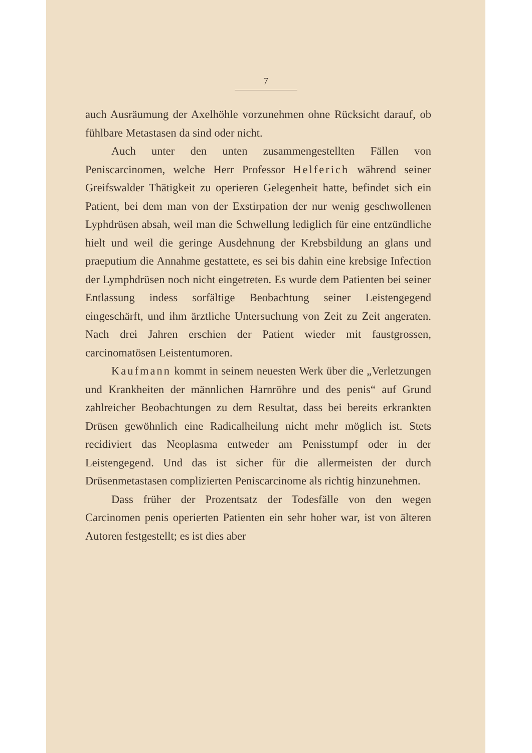7
auch Ausräumung der Axelhöhle vorzunehmen ohne Rücksicht darauf, ob fühlbare Metastasen da sind oder nicht.
Auch unter den unten zusammengestellten Fällen von Peniscarcinomen, welche Herr Professor Helferich während seiner Greifswalder Thätigkeit zu operieren Gelegenheit hatte, befindet sich ein Patient, bei dem man von der Exstirpation der nur wenig geschwollenen Lyphdrüsen absah, weil man die Schwellung lediglich für eine entzündliche hielt und weil die geringe Ausdehnung der Krebsbildung an glans und praeputium die Annahme gestattete, es sei bis dahin eine krebsige Infection der Lymphdrüsen noch nicht eingetreten. Es wurde dem Patienten bei seiner Entlassung indess sorfältige Beobachtung seiner Leistengegend eingeschärft, und ihm ärztliche Untersuchung von Zeit zu Zeit angeraten. Nach drei Jahren erschien der Patient wieder mit faustgrossen, carcinomatösen Leistentumoren.
Kaufmann kommt in seinem neuesten Werk über die „Verletzungen und Krankheiten der männlichen Harnröhre und des penis“ auf Grund zahlreicher Beobachtungen zu dem Resultat, dass bei bereits erkrankten Drüsen gewöhnlich eine Radicalheilung nicht mehr möglich ist. Stets recidiviert das Neoplasma entweder am Penisstumpf oder in der Leistengegend. Und das ist sicher für die allermeisten der durch Drüsenmetastasen complizierten Peniscarcinome als richtig hinzunehmen.
Dass früher der Prozentsatz der Todesfälle von den wegen Carcinomen penis operierten Patienten ein sehr hoher war, ist von älteren Autoren festgestellt; es ist dies aber